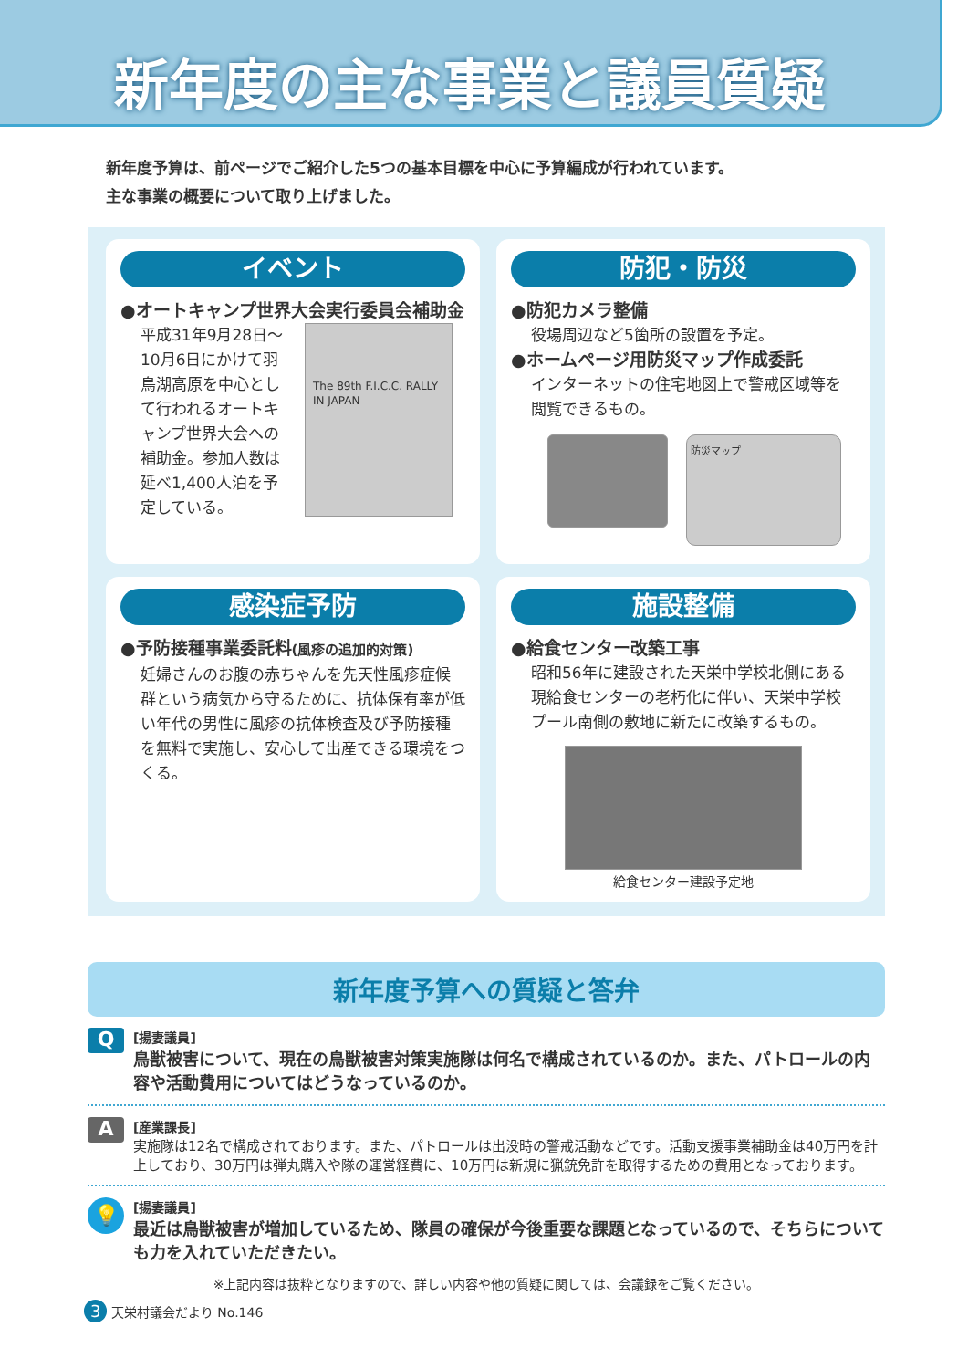新年度の主な事業と議員質疑
新年度予算は、前ページでご紹介した5つの基本目標を中心に予算編成が行われています。
主な事業の概要について取り上げました。
イベント
●オートキャンプ世界大会実行委員会補助金
平成31年9月28日～10月6日にかけて羽鳥湖高原を中心として行われるオートキャンプ世界大会への補助金。参加人数は延べ1,400人泊を予定している。
The 89th F.I.C.C. RALLY IN JAPAN
防犯・防災
●防犯カメラ整備
役場周辺など5箇所の設置を予定。
●ホームページ用防災マップ作成委託
インターネットの住宅地図上で警戒区域等を閲覧できるもの。
防災マップ
感染症予防
●予防接種事業委託料(風疹の追加的対策)
妊婦さんのお腹の赤ちゃんを先天性風疹症候群という病気から守るために、抗体保有率が低い年代の男性に風疹の抗体検査及び予防接種を無料で実施し、安心して出産できる環境をつくる。
施設整備
●給食センター改築工事
昭和56年に建設された天栄中学校北側にある現給食センターの老朽化に伴い、天栄中学校プール南側の敷地に新たに改築するもの。
給食センター建設予定地
新年度予算への質疑と答弁
Q
[揚妻議員]
鳥獣被害について、現在の鳥獣被害対策実施隊は何名で構成されているのか。また、パトロールの内容や活動費用についてはどうなっているのか。
A
[産業課長]
実施隊は12名で構成されております。また、パトロールは出没時の警戒活動などです。活動支援事業補助金は40万円を計上しており、30万円は弾丸購入や隊の運営経費に、10万円は新規に猟銃免許を取得するための費用となっております。
💡
[揚妻議員]
最近は鳥獣被害が増加しているため、隊員の確保が今後重要な課題となっているので、そちらについても力を入れていただきたい。
※上記内容は抜粋となりますので、詳しい内容や他の質疑に関しては、会議録をご覧ください。
3 天栄村議会だより No.146